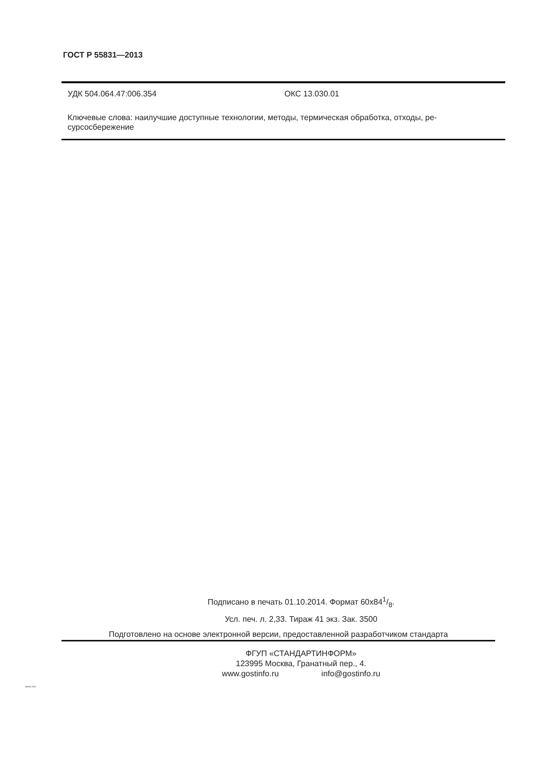ГОСТ Р 55831—2013
УДК 504.064.47:006.354 ОКС 13.030.01
Ключевые слова: наилучшие доступные технологии, методы, термическая обработка, отходы, ре-
сурсосбережение
Подписано в печать 01.10.2014. Формат 60x841/8.
Усл. печ. л. 2,33. Тираж 41 экз. Зак. 3500
Подготовлено на основе электронной версии, предоставленной разработчиком стандарта
ФГУП «СТАНДАРТИНФОРМ»
123995 Москва, Гранатный пер., 4.
www.gostinfo.ru info@gostinfo.ru
55831-2013